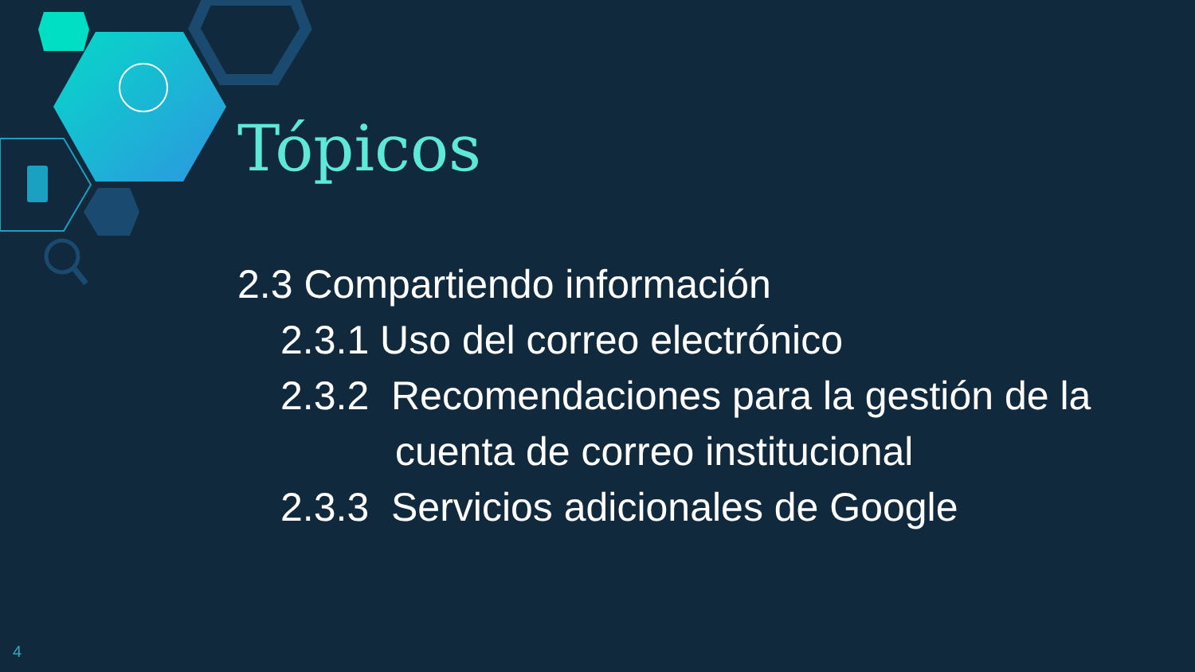Tópicos
2.3 Compartiendo información
2.3.1 Uso del correo electrónico
2.3.2 Recomendaciones para la gestión de la cuenta de correo institucional
2.3.3 Servicios adicionales de Google
4